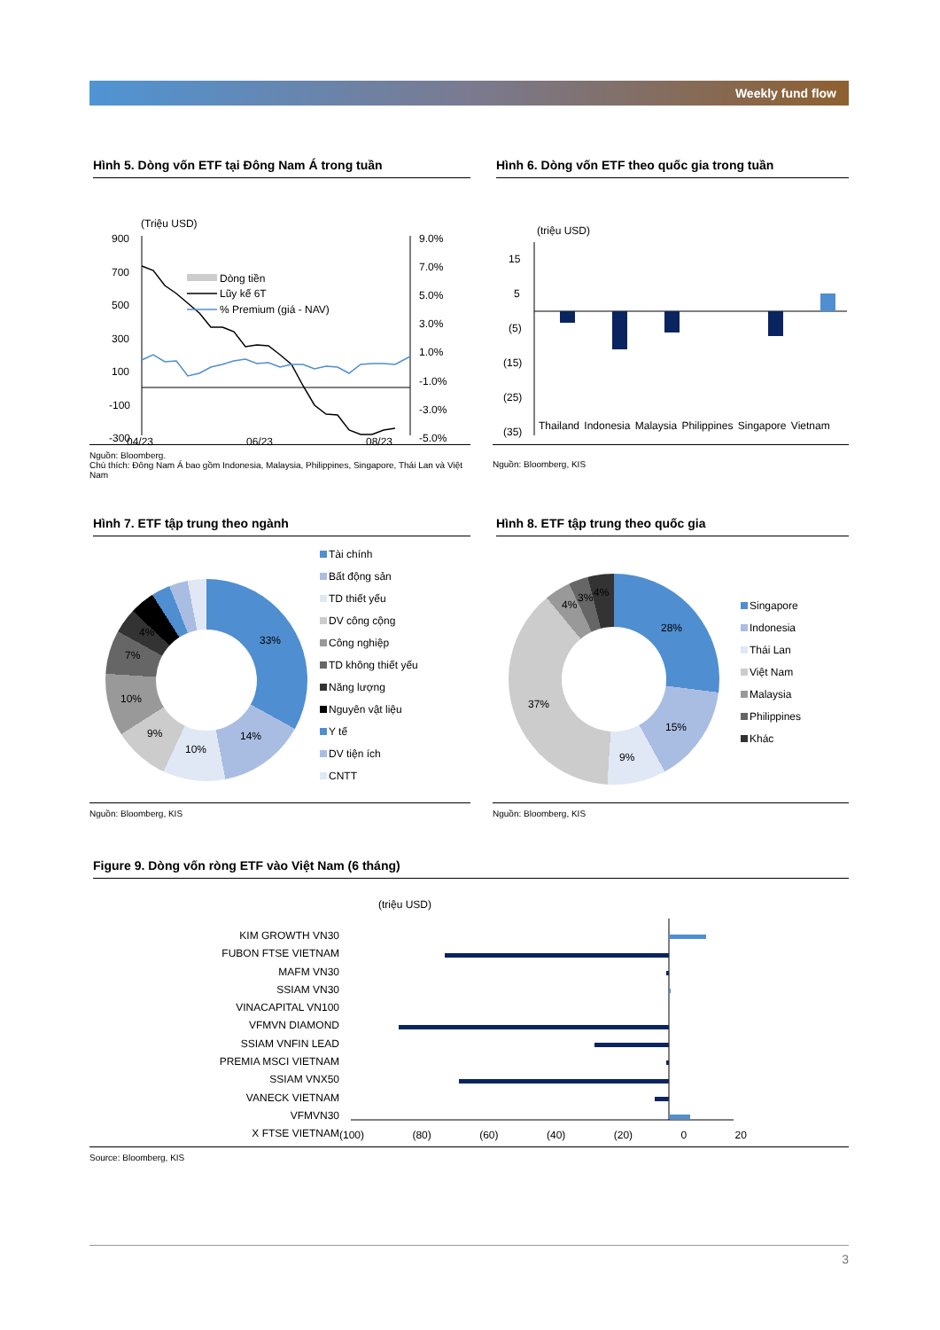Weekly fund flow
Hình 5. Dòng vốn ETF tại Đông Nam Á trong tuần
(Triệu USD)
900
700
500
300
100
-100
-300
9.0%
7.0%
5.0%
3.0%
1.0%
-1.0%
-3.0%
-5.0%
Dòng tiền
Lũy kế 6T
% Premium (giá - NAV)
04/23 06/23 08/23
Nguồn: Bloomberg.
Chú thích: Đông Nam Á bao gồm Indonesia, Malaysia, Philippines, Singapore, Thái Lan và Việt Nam
Hình 6. Dòng vốn ETF theo quốc gia trong tuần
(triệu USD)
15
5
(5)
(15)
(25)
(35)
Thailand Indonesia Malaysia Philippines Singapore Vietnam
Nguồn: Bloomberg, KIS
Hình 7. ETF tập trung theo ngành
33%
14%
10%
9%
10%
7%
4%
Tài chính
Bất động sản
TD thiết yếu
DV công cộng
Công nghiệp
TD không thiết yếu
Năng lượng
Nguyên vật liệu
Y tế
DV tiện ích
CNTT
Nguồn: Bloomberg, KIS
Hình 8. ETF tập trung theo quốc gia
28%
15%
9%
37%
4%
3% 4%
Singapore
Indonesia
Thái Lan
Việt Nam
Malaysia
Philippines
Khác
Nguồn: Bloomberg, KIS
Figure 9. Dòng vốn ròng ETF vào Việt Nam (6 tháng)
KIM GROWTH VN30
FUBON FTSE VIETNAM
MAFM VN30
SSIAM VN30
VINACAPITAL VN100
VFMVN DIAMOND
SSIAM VNFIN LEAD
PREMIA MSCI VIETNAM
SSIAM VNX50
VANECK VIETNAM
VFMVN30
X FTSE VIETNAM
(triệu USD)
(100) (80) (60) (40) (20) 0 20
Source: Bloomberg, KIS
3